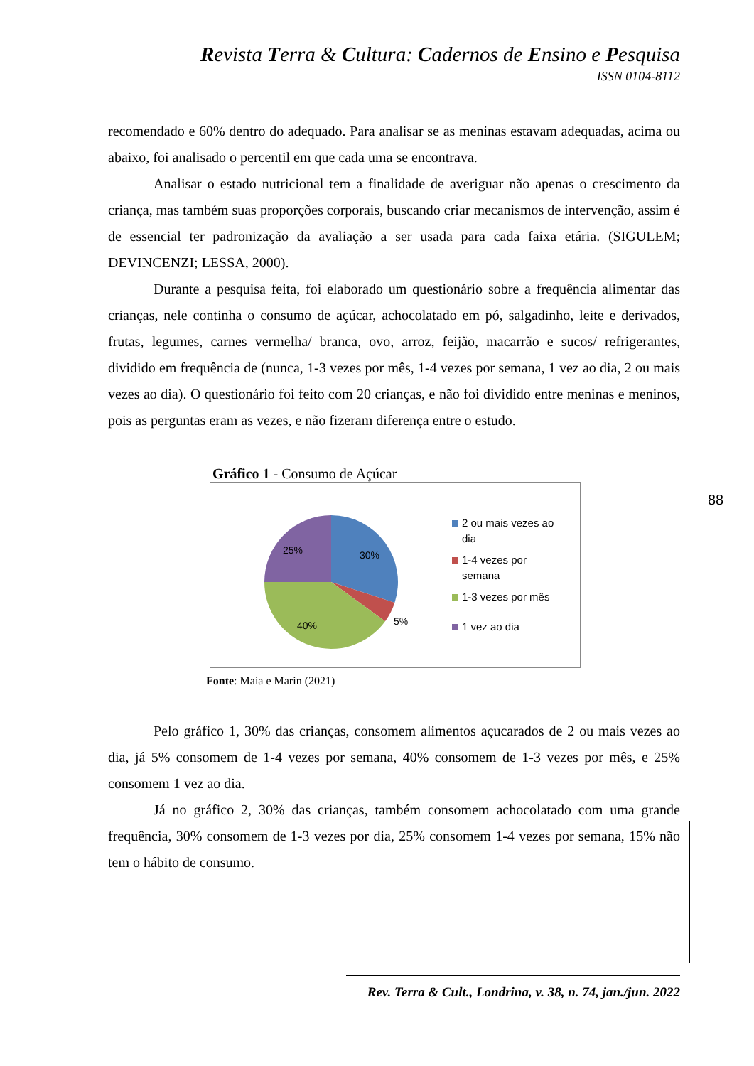Revista Terra & Cultura: Cadernos de Ensino e Pesquisa
ISSN 0104-8112
recomendado e 60% dentro do adequado. Para analisar se as meninas estavam adequadas, acima ou abaixo, foi analisado o percentil em que cada uma se encontrava.
Analisar o estado nutricional tem a finalidade de averiguar não apenas o crescimento da criança, mas também suas proporções corporais, buscando criar mecanismos de intervenção, assim é de essencial ter padronização da avaliação a ser usada para cada faixa etária. (SIGULEM; DEVINCENZI; LESSA, 2000).
Durante a pesquisa feita, foi elaborado um questionário sobre a frequência alimentar das crianças, nele continha o consumo de açúcar, achocolatado em pó, salgadinho, leite e derivados, frutas, legumes, carnes vermelha/ branca, ovo, arroz, feijão, macarrão e sucos/ refrigerantes, dividido em frequência de (nunca, 1-3 vezes por mês, 1-4 vezes por semana, 1 vez ao dia, 2 ou mais vezes ao dia). O questionário foi feito com 20 crianças, e não foi dividido entre meninas e meninos, pois as perguntas eram as vezes, e não fizeram diferença entre o estudo.
Gráfico 1 - Consumo de Açúcar
30%
5%
40%
25%
2 ou mais vezes ao
dia
1-4 vezes por
semana
1-3 vezes por mês
1 vez ao dia
Fonte: Maia e Marin (2021)
Pelo gráfico 1, 30% das crianças, consomem alimentos açucarados de 2 ou mais vezes ao dia, já 5% consomem de 1-4 vezes por semana, 40% consomem de 1-3 vezes por mês, e 25% consomem 1 vez ao dia.
Já no gráfico 2, 30% das crianças, também consomem achocolatado com uma grande frequência, 30% consomem de 1-3 vezes por dia, 25% consomem 1-4 vezes por semana, 15% não tem o hábito de consumo.
88
Rev. Terra & Cult., Londrina, v. 38, n. 74, jan./jun. 2022